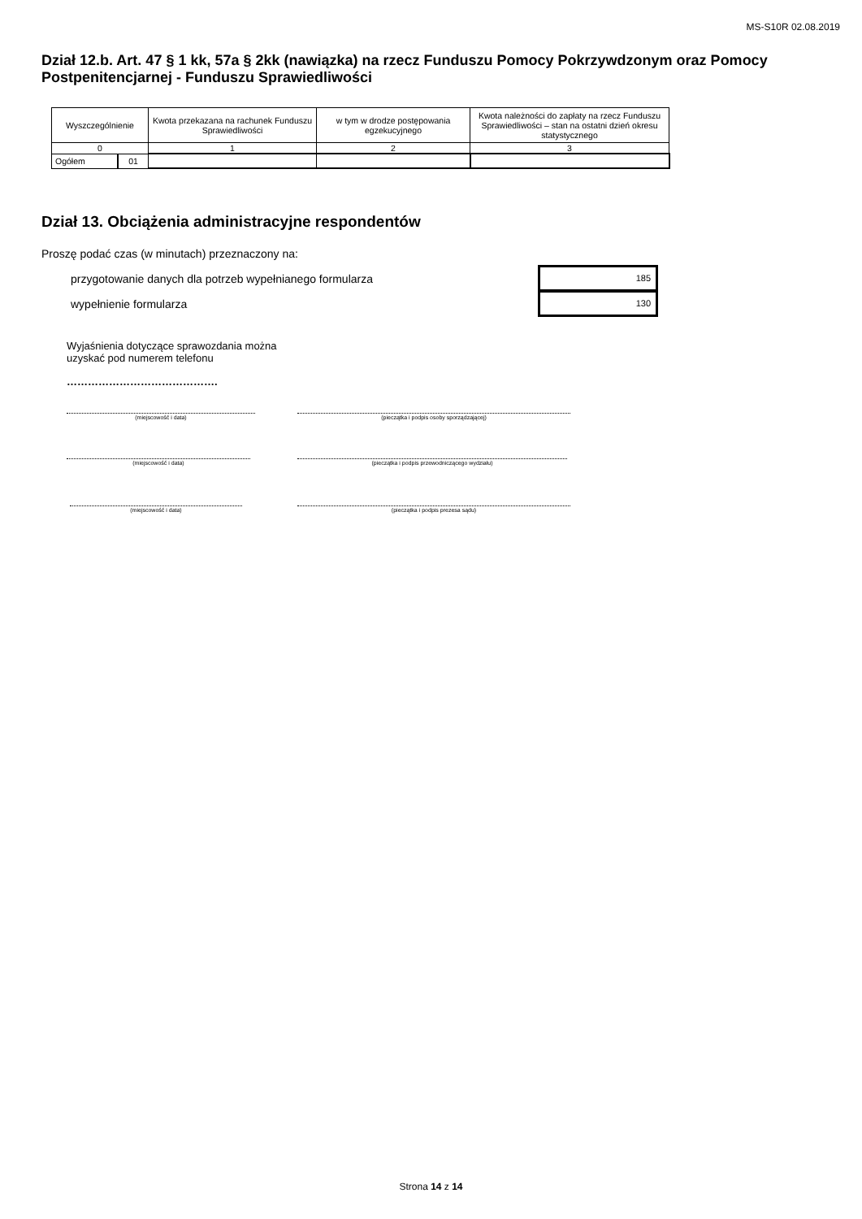MS-S10R 02.08.2019
Dział 12.b. Art. 47 § 1 kk, 57a § 2kk (nawiązka) na rzecz Funduszu Pomocy Pokrzywdzonym oraz Pomocy Postpenitencjarnej - Funduszu Sprawiedliwości
| Wyszczególnienie | | Kwota przekazana na rachunek Funduszu Sprawiedliwości | w tym w drodze postępowania egzekucyjnego | Kwota należności do zapłaty na rzecz Funduszu Sprawiedliwości – stan na ostatni dzień okresu statystycznego |
| --- | --- | --- | --- | --- |
| 0 | | 1 | 2 | 3 |
| Ogółem | 01 | | | |
Dział 13. Obciążenia administracyjne respondentów
Proszę podać czas (w minutach) przeznaczony na:
przygotowanie danych dla potrzeb wypełnianego formularza
wypełnienie formularza
185
130
Wyjaśnienia dotyczące sprawozdania można
uzyskać pod numerem telefonu
…………………………………….
(miejscowość i data) (pieczątka i podpis osoby sporządzającej)
(miejscowość i data) (pieczątka i podpis przewodniczącego wydziału)
(miejscowość i data) (pieczątka i podpis prezesa sądu)
Strona 14 z 14